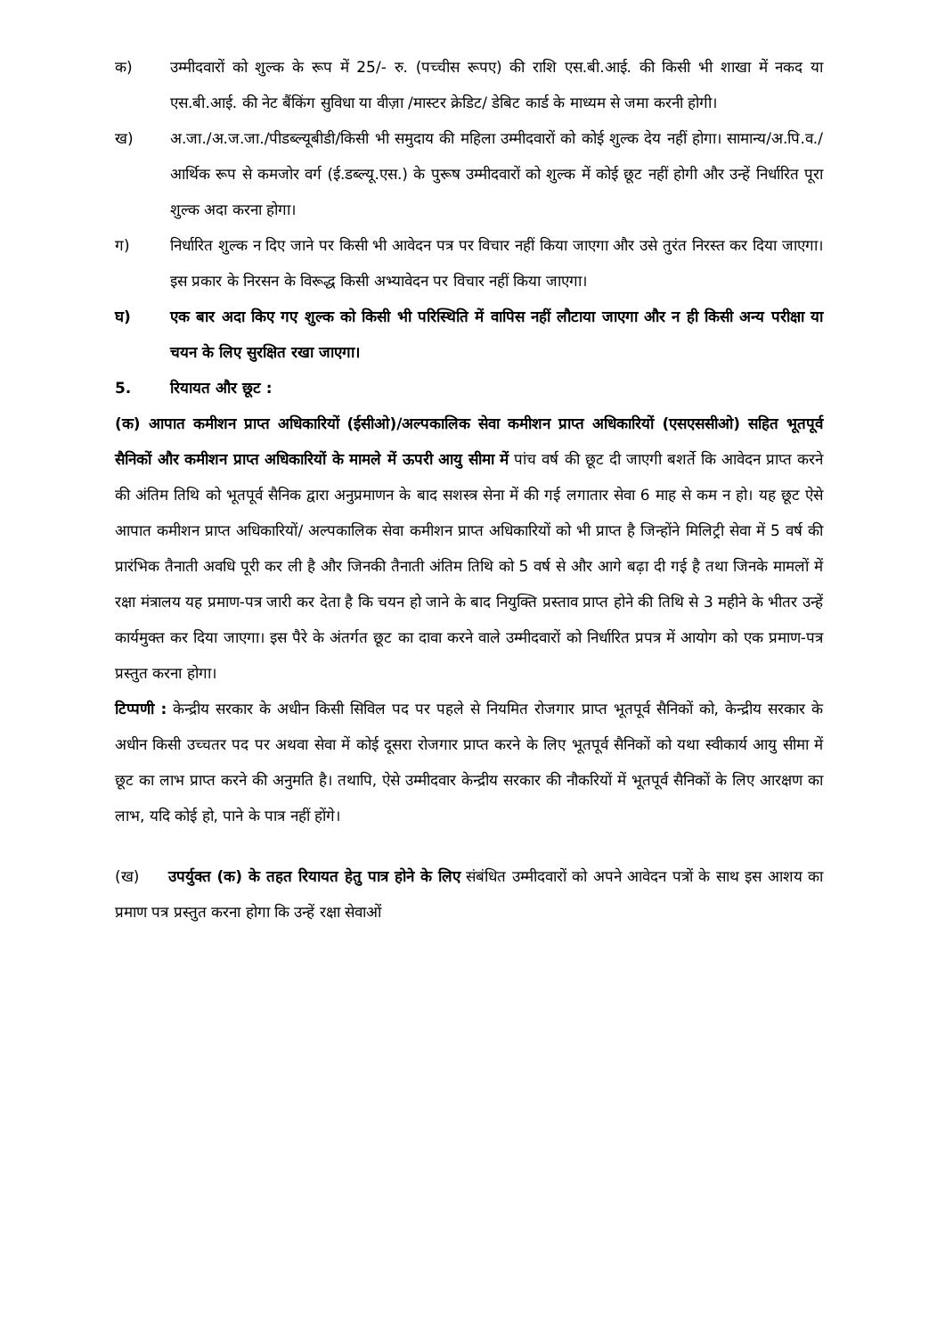क) उम्मीदवारों को शुल्क के रूप में 25/- रु. (पच्चीस रूपए) की राशि एस.बी.आई. की किसी भी शाखा में नकद या एस.बी.आई. की नेट बैंकिंग सुविधा या वीज़ा /मास्टर क्रेडिट/ डेबिट कार्ड के माध्यम से जमा करनी होगी।
ख) अ.जा./अ.ज.जा./पीडब्ल्यूबीडी/किसी भी समुदाय की महिला उम्मीदवारों को कोई शुल्क देय नहीं होगा। सामान्य/अ.पि.व./आर्थिक रूप से कमजोर वर्ग (ई.डब्ल्यू.एस.) के पुरूष उम्मीदवारों को शुल्क में कोई छूट नहीं होगी और उन्हें निर्धारित पूरा शुल्क अदा करना होगा।
ग) निर्धारित शुल्क न दिए जाने पर किसी भी आवेदन पत्र पर विचार नहीं किया जाएगा और उसे तुरंत निरस्त कर दिया जाएगा। इस प्रकार के निरसन के विरूद्ध किसी अभ्यावेदन पर विचार नहीं किया जाएगा।
घ) एक बार अदा किए गए शुल्क को किसी भी परिस्थिति में वापिस नहीं लौटाया जाएगा और न ही किसी अन्य परीक्षा या चयन के लिए सुरक्षित रखा जाएगा।
5. रियायत और छूट :
(क) आपात कमीशन प्राप्त अधिकारियों (ईसीओ)/अल्पकालिक सेवा कमीशन प्राप्त अधिकारियों (एसएससीओ) सहित भूतपूर्व सैनिकों और कमीशन प्राप्त अधिकारियों के मामले में ऊपरी आयु सीमा में पांच वर्ष की छूट दी जाएगी बशर्ते कि आवेदन प्राप्त करने की अंतिम तिथि को भूतपूर्व सैनिक द्वारा अनुप्रमाणन के बाद सशस्त्र सेना में की गई लगातार सेवा 6 माह से कम न हो। यह छूट ऐसे आपात कमीशन प्राप्त अधिकारियों/ अल्पकालिक सेवा कमीशन प्राप्त अधिकारियों को भी प्राप्त है जिन्होंने मिलिट्री सेवा में 5 वर्ष की प्रारंभिक तैनाती अवधि पूरी कर ली है और जिनकी तैनाती अंतिम तिथि को 5 वर्ष से और आगे बढ़ा दी गई है तथा जिनके मामलों में रक्षा मंत्रालय यह प्रमाण-पत्र जारी कर देता है कि चयन हो जाने के बाद नियुक्ति प्रस्ताव प्राप्त होने की तिथि से 3 महीने के भीतर उन्हें कार्यमुक्त कर दिया जाएगा। इस पैरे के अंतर्गत छूट का दावा करने वाले उम्मीदवारों को निर्धारित प्रपत्र में आयोग को एक प्रमाण-पत्र प्रस्तुत करना होगा।
टिप्पणी : केन्द्रीय सरकार के अधीन किसी सिविल पद पर पहले से नियमित रोजगार प्राप्त भूतपूर्व सैनिकों को, केन्द्रीय सरकार के अधीन किसी उच्चतर पद पर अथवा सेवा में कोई दूसरा रोजगार प्राप्त करने के लिए भूतपूर्व सैनिकों को यथा स्वीकार्य आयु सीमा में छूट का लाभ प्राप्त करने की अनुमति है। तथापि, ऐसे उम्मीदवार केन्द्रीय सरकार की नौकरियों में भूतपूर्व सैनिकों के लिए आरक्षण का लाभ, यदि कोई हो, पाने के पात्र नहीं होंगे।
(ख) उपर्युक्त (क) के तहत रियायत हेतु पात्र होने के लिए संबंधित उम्मीदवारों को अपने आवेदन पत्रों के साथ इस आशय का प्रमाण पत्र प्रस्तुत करना होगा कि उन्हें रक्षा सेवाओं